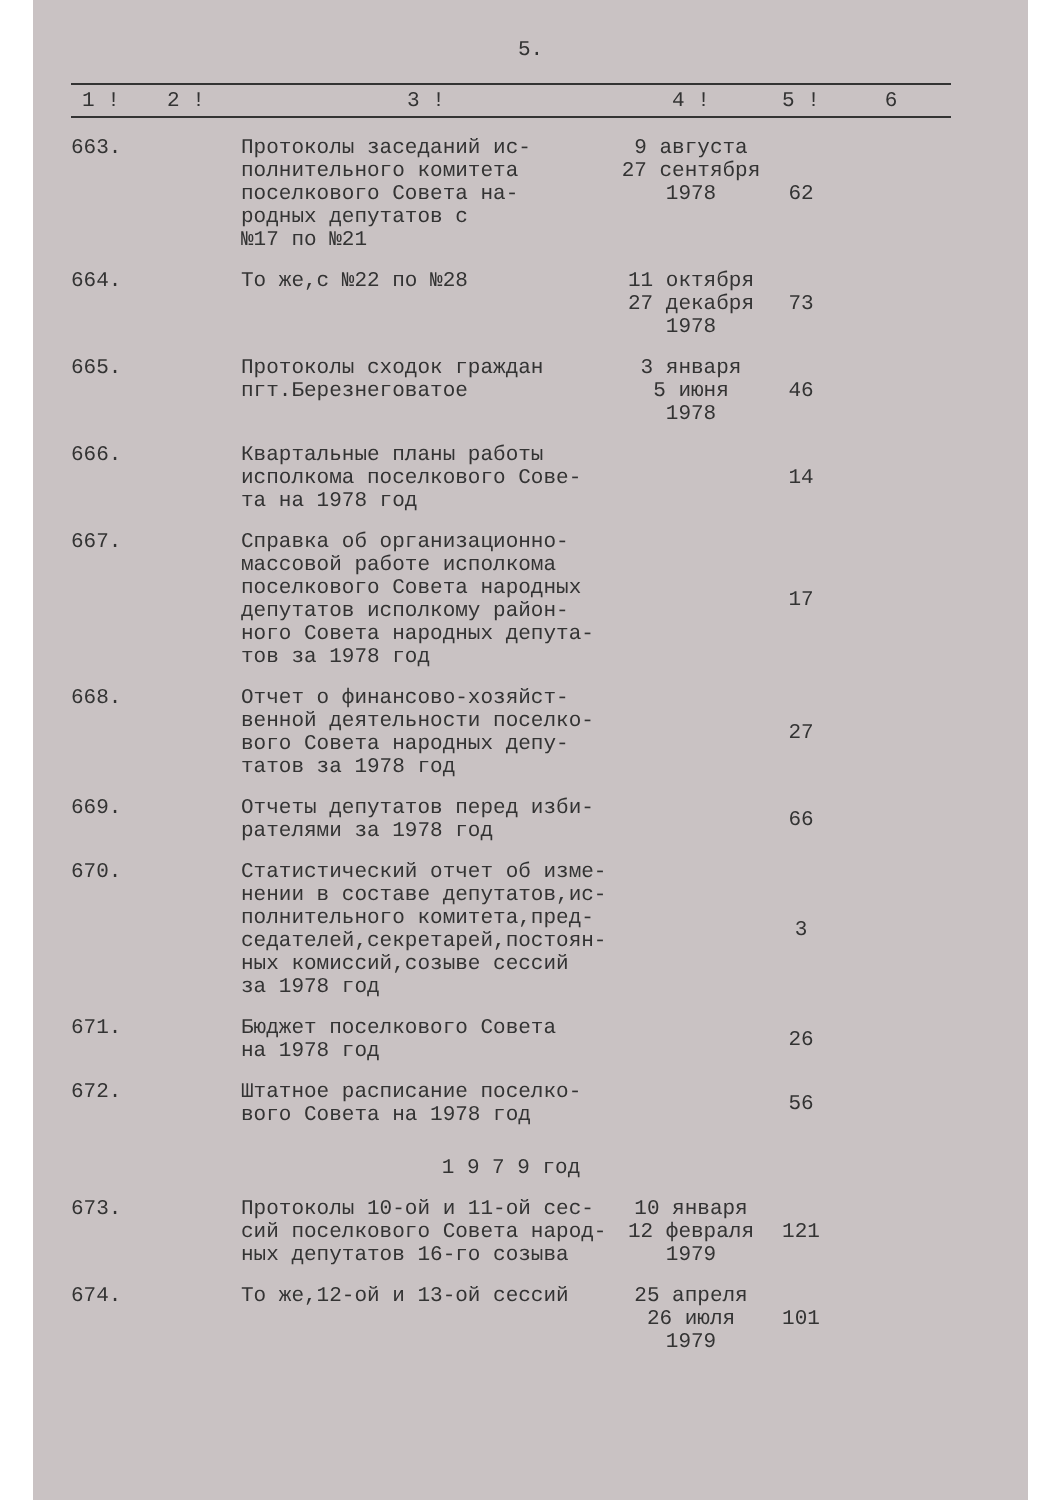5.
| 1 ! | 2 ! | 3 ! | 4 ! | 5 ! | 6 |
| --- | --- | --- | --- | --- | --- |
| 663. | | Протоколы заседаний ис- полнительного комитета поселкового Совета на- родных депутатов с №17 по №21 | 9 августа 27 сентября 1978 | 62 | |
| 664. | | То же,с №22 по №28 | 11 октября 27 декабря 1978 | 73 | |
| 665. | | Протоколы сходок граждан пгт.Березнеговатое | 3 января 5 июня 1978 | 46 | |
| 666. | | Квартальные планы работы исполкома поселкового Сове- та на 1978 год | | 14 | |
| 667. | | Справка об организационно- массовой работе исполкома поселкового Совета народных депутатов исполкому район- ного Совета народных депута- тов за 1978 год | | 17 | |
| 668. | | Отчет о финансово-хозяйст- венной деятельности поселко- вого Совета народных депу- татов за 1978 год | | 27 | |
| 669. | | Отчеты депутатов перед изби- рателями за 1978 год | | 66 | |
| 670. | | Статистический отчет об изме- нении в составе депутатов,ис- полнительного комитета,пред- седателей,секретарей,постоян- ных комиссий,созыве сессий за 1978 год | | 3 | |
| 671. | | Бюджет поселкового Совета на 1978 год | | 26 | |
| 672. | | Штатное расписание поселко- вого Совета на 1978 год | | 56 | |
| 1 9 7 9 год | | | | | |
| 673. | | Протоколы 10-ой и 11-ой сес- сий поселкового Совета народ- ных депутатов 16-го созыва | 10 января 12 февраля 1979 | 121 | |
| 674. | | То же,12-ой и 13-ой сессий | 25 апреля 26 июля 1979 | 101 | |